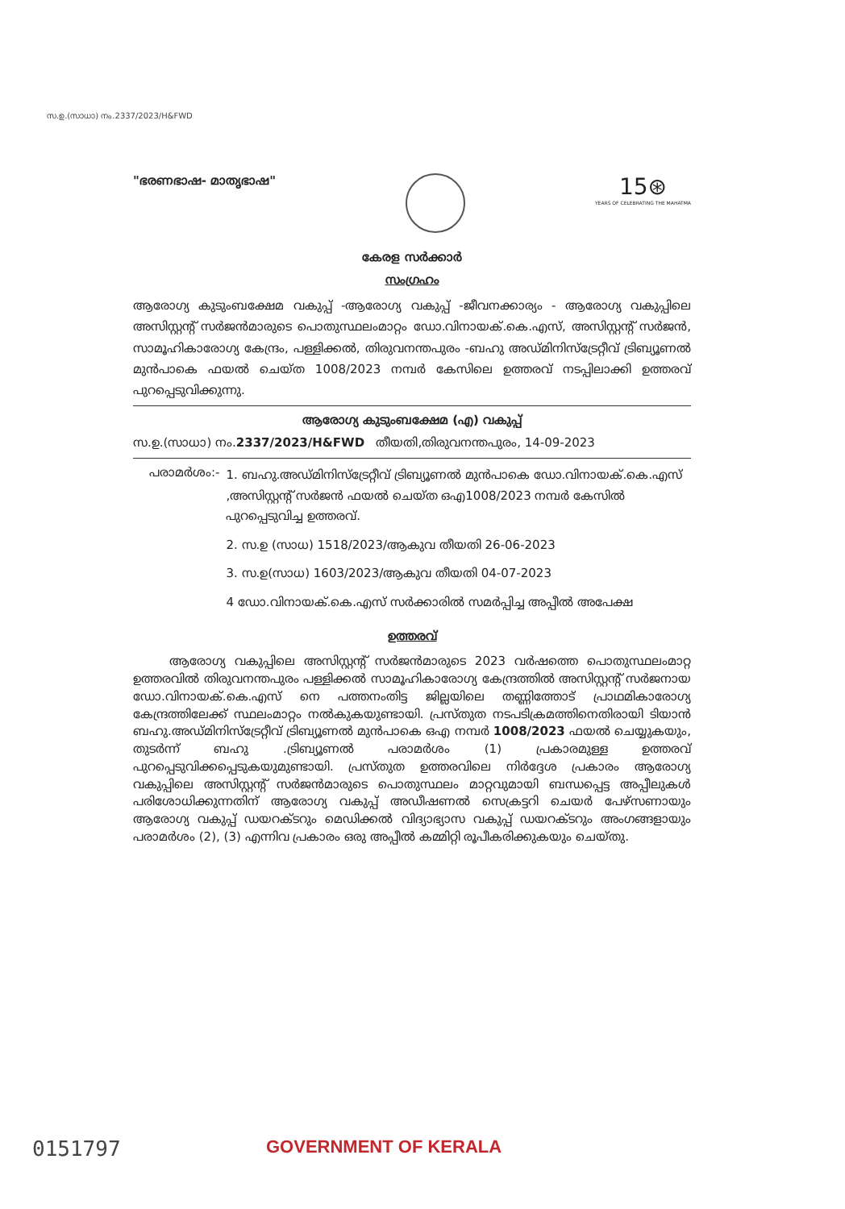സ.ഉ.(സാധാ) നം.2337/2023/H&FWD
"ഭരണഭാഷ- മാതൃഭാഷ"
15⊛
YEARS OF CELEBRATING THE MAHATMA
കേരള സർക്കാർ
സംഗ്രഹം
ആരോഗ്യ കുടുംബക്ഷേമ വകുപ്പ് -ആരോഗ്യ വകുപ്പ് -ജീവനക്കാര്യം - ആരോഗ്യ വകുപ്പിലെ അസിസ്റ്റന്റ് സർജൻമാരുടെ പൊതുസ്ഥലംമാറ്റം ഡോ.വിനായക്.കെ.എസ്, അസിസ്റ്റന്റ് സർജൻ, സാമൂഹികാരോഗ്യ കേന്ദ്രം, പള്ളിക്കൽ, തിരുവനന്തപുരം -ബഹു അഡ്മിനിസ്ട്രേറ്റീവ് ട്രിബ്യൂണൽ മുൻപാകെ ഫയൽ ചെയ്ത 1008/2023 നമ്പർ കേസിലെ ഉത്തരവ് നടപ്പിലാക്കി ഉത്തരവ് പുറപ്പെടുവിക്കുന്നു.
ആരോഗ്യ കുടുംബക്ഷേമ (എ) വകുപ്പ്
സ.ഉ.(സാധാ) നം.2337/2023/H&FWD തീയതി,തിരുവനന്തപുരം, 14-09-2023
പരാമർശം:-
1. ബഹു.അഡ്മിനിസ്ട്രേറ്റീവ് ട്രിബ്യൂണൽ മുൻപാകെ ഡോ.വിനായക്.കെ.എസ് ,അസിസ്റ്റന്റ് സർജൻ ഫയൽ ചെയ്ത ഒഎ1008/2023 നമ്പർ കേസിൽ പുറപ്പെടുവിച്ച ഉത്തരവ്.
2. സ.ഉ (സാധ) 1518/2023/ആകുവ തീയതി 26-06-2023
3. സ.ഉ(സാധ) 1603/2023/ആകുവ തീയതി 04-07-2023
4 ഡോ.വിനായക്.കെ.എസ് സർക്കാരിൽ സമർപ്പിച്ച അപ്പീൽ അപേക്ഷ
ഉത്തരവ്
ആരോഗ്യ വകുപ്പിലെ അസിസ്റ്റന്റ് സർജൻമാരുടെ 2023 വർഷത്തെ പൊതുസ്ഥലംമാറ്റ ഉത്തരവിൽ തിരുവനന്തപുരം പള്ളിക്കൽ സാമൂഹികാരോഗ്യ കേന്ദ്രത്തിൽ അസിസ്റ്റന്റ് സർജനായ ഡോ.വിനായക്.കെ.എസ് നെ പത്തനംതിട്ട ജില്ലയിലെ തണ്ണിത്തോട് പ്രാഥമികാരോഗ്യ കേന്ദ്രത്തിലേക്ക് സ്ഥലംമാറ്റം നൽകുകയുണ്ടായി. പ്രസ്തുത നടപടിക്രമത്തിനെതിരായി ടിയാൻ ബഹു.അഡ്മിനിസ്ട്രേറ്റീവ് ട്രിബ്യൂണൽ മുൻപാകെ ഒഎ നമ്പർ 1008/2023 ഫയൽ ചെയ്യുകയും, തുടർന്ന് ബഹു .ട്രിബ്യൂണൽ പരാമർശം (1) പ്രകാരമുള്ള ഉത്തരവ് പുറപ്പെടുവിക്കപ്പെടുകയുമുണ്ടായി. പ്രസ്തുത ഉത്തരവിലെ നിർദ്ദേശ പ്രകാരം ആരോഗ്യ വകുപ്പിലെ അസിസ്റ്റന്റ് സർജൻമാരുടെ പൊതുസ്ഥലം മാറ്റവുമായി ബന്ധപ്പെട്ട അപ്പീലുകൾ പരിശോധിക്കുന്നതിന് ആരോഗ്യ വകുപ്പ് അഡീഷണൽ സെക്രട്ടറി ചെയർ പേഴ്സണായും ആരോഗ്യ വകുപ്പ് ഡയറക്ടറും മെഡിക്കൽ വിദ്യാഭ്യാസ വകുപ്പ് ഡയറക്ടറും അംഗങ്ങളായും പരാമർശം (2), (3) എന്നിവ പ്രകാരം ഒരു അപ്പീൽ കമ്മിറ്റി രൂപീകരിക്കുകയും ചെയ്തു.
0151797
GOVERNMENT OF KERALA